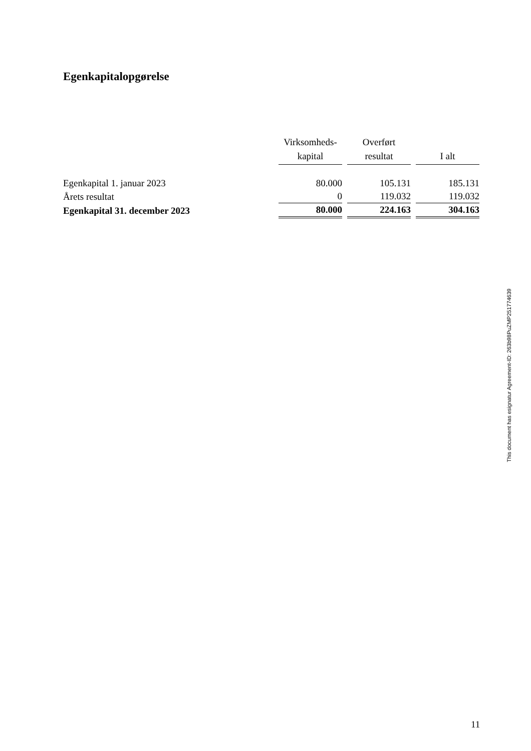Egenkapitalopgørelse
| | Virksomheds- kapital | Overført resultat | I alt |
| --- | --- | --- | --- |
| Egenkapital 1. januar 2023 | 80.000 | 105.131 | 185.131 |
| Årets resultat | 0 | 119.032 | 119.032 |
| Egenkapital 31. december 2023 | 80.000 | 224.163 | 304.163 |
This document has esignatur Agreement-ID: 263b98PuZMP251774639
11